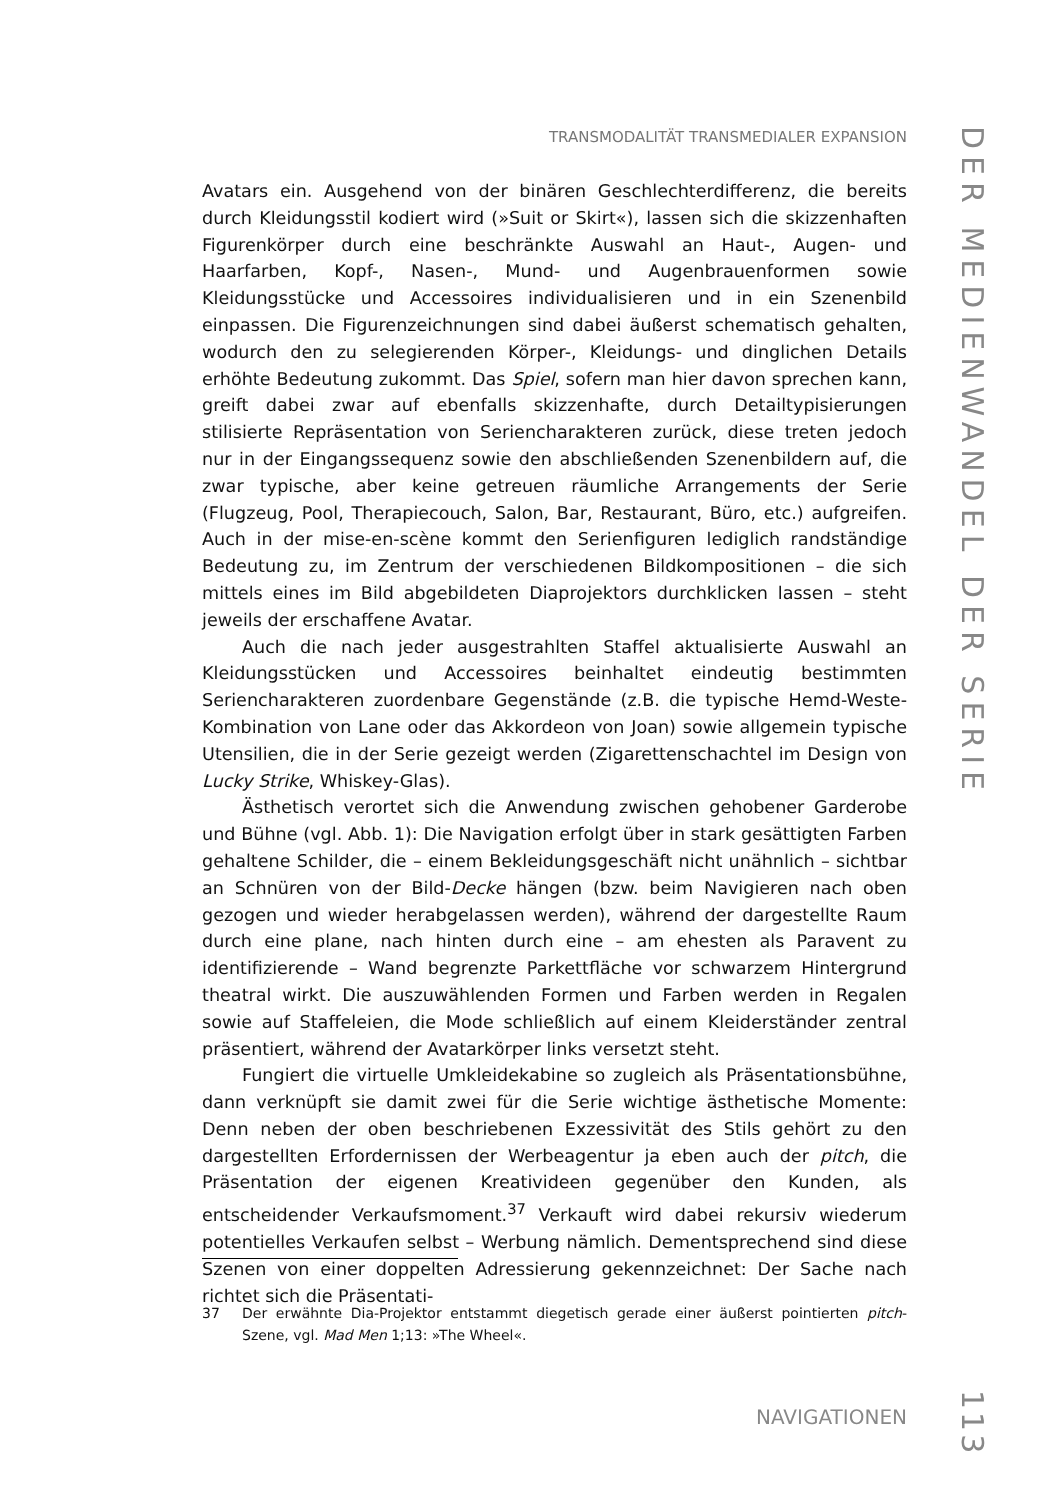TRANSMODALITÄT TRANSMEDIALER EXPANSION
DER MEDIENWANDEL DER SERIE
Avatars ein. Ausgehend von der binären Geschlechterdifferenz, die bereits durch Kleidungsstil kodiert wird (»Suit or Skirt«), lassen sich die skizzenhaften Figurenkörper durch eine beschränkte Auswahl an Haut-, Augen- und Haarfarben, Kopf-, Nasen-, Mund- und Augenbrauenformen sowie Kleidungsstücke und Accessoires individualisieren und in ein Szenenbild einpassen. Die Figurenzeichnungen sind dabei äußerst schematisch gehalten, wodurch den zu selegierenden Körper-, Kleidungs- und dinglichen Details erhöhte Bedeutung zukommt. Das Spiel, sofern man hier davon sprechen kann, greift dabei zwar auf ebenfalls skizzenhafte, durch Detailtypisierungen stilisierte Repräsentation von Seriencharakteren zurück, diese treten jedoch nur in der Eingangssequenz sowie den abschließenden Szenenbildern auf, die zwar typische, aber keine getreuen räumliche Arrangements der Serie (Flugzeug, Pool, Therapiecouch, Salon, Bar, Restaurant, Büro, etc.) aufgreifen. Auch in der mise-en-scène kommt den Serienfiguren lediglich randständige Bedeutung zu, im Zentrum der verschiedenen Bildkompositionen – die sich mittels eines im Bild abgebildeten Diaprojektors durchklicken lassen – steht jeweils der erschaffene Avatar.
Auch die nach jeder ausgestrahlten Staffel aktualisierte Auswahl an Kleidungsstücken und Accessoires beinhaltet eindeutig bestimmten Seriencharakteren zuordenbare Gegenstände (z.B. die typische Hemd-Weste-Kombination von Lane oder das Akkordeon von Joan) sowie allgemein typische Utensilien, die in der Serie gezeigt werden (Zigarettenschachtel im Design von Lucky Strike, Whiskey-Glas).
Ästhetisch verortet sich die Anwendung zwischen gehobener Garderobe und Bühne (vgl. Abb. 1): Die Navigation erfolgt über in stark gesättigten Farben gehaltene Schilder, die – einem Bekleidungsgeschäft nicht unähnlich – sichtbar an Schnüren von der Bild-Decke hängen (bzw. beim Navigieren nach oben gezogen und wieder herabgelassen werden), während der dargestellte Raum durch eine plane, nach hinten durch eine – am ehesten als Paravent zu identifizierende – Wand begrenzte Parkettfläche vor schwarzem Hintergrund theatral wirkt. Die auszuwählenden Formen und Farben werden in Regalen sowie auf Staffeleien, die Mode schließlich auf einem Kleiderständer zentral präsentiert, während der Avatarkörper links versetzt steht.
Fungiert die virtuelle Umkleidekabine so zugleich als Präsentationsbühne, dann verknüpft sie damit zwei für die Serie wichtige ästhetische Momente: Denn neben der oben beschriebenen Exzessivität des Stils gehört zu den dargestellten Erfordernissen der Werbeagentur ja eben auch der pitch, die Präsentation der eigenen Kreativideen gegenüber den Kunden, als entscheidender Verkaufsmoment.<sup>37</sup> Verkauft wird dabei rekursiv wiederum potentielles Verkaufen selbst – Werbung nämlich. Dementsprechend sind diese Szenen von einer doppelten Adressierung gekennzeichnet: Der Sache nach richtet sich die Präsentati-
37 Der erwähnte Dia-Projektor entstammt diegetisch gerade einer äußerst pointierten pitch-Szene, vgl. Mad Men 1;13: »The Wheel«.
NAVIGATIONEN
113